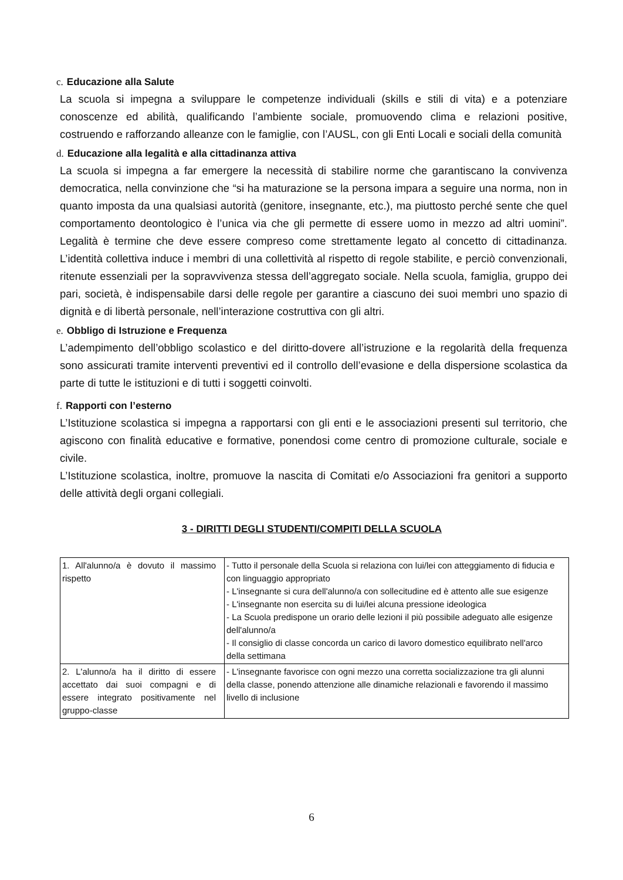c. Educazione alla Salute
La scuola si impegna a sviluppare le competenze individuali (skills e stili di vita) e a potenziare conoscenze ed abilità, qualificando l’ambiente sociale, promuovendo clima e relazioni positive, costruendo e rafforzando alleanze con le famiglie, con l’AUSL, con gli Enti Locali e sociali della comunità
d. Educazione alla legalità e alla cittadinanza attiva
La scuola si impegna a far emergere la necessità di stabilire norme che garantiscano la convivenza democratica, nella convinzione che “si ha maturazione se la persona impara a seguire una norma, non in quanto imposta da una qualsiasi autorità (genitore, insegnante, etc.), ma piuttosto perché sente che quel comportamento deontologico è l’unica via che gli permette di essere uomo in mezzo ad altri uomini”. Legalità è termine che deve essere compreso come strettamente legato al concetto di cittadinanza. L’identità collettiva induce i membri di una collettività al rispetto di regole stabilite, e perciò convenzionali, ritenute essenziali per la sopravvivenza stessa dell’aggregato sociale. Nella scuola, famiglia, gruppo dei pari, società, è indispensabile darsi delle regole per garantire a ciascuno dei suoi membri uno spazio di dignità e di libertà personale, nell’interazione costruttiva con gli altri.
e. Obbligo di Istruzione e Frequenza
L’adempimento dell’obbligo scolastico e del diritto-dovere all’istruzione e la regolarità della frequenza sono assicurati tramite interventi preventivi ed il controllo dell’evasione e della dispersione scolastica da parte di tutte le istituzioni e di tutti i soggetti coinvolti.
f. Rapporti con l’esterno
L’Istituzione scolastica si impegna a rapportarsi con gli enti e le associazioni presenti sul territorio, che agiscono con finalità educative e formative, ponendosi come centro di promozione culturale, sociale e civile.
L’Istituzione scolastica, inoltre, promuove la nascita di Comitati e/o Associazioni fra genitori a supporto delle attività degli organi collegiali.
3 - DIRITTI DEGLI STUDENTI/COMPITI DELLA SCUOLA
| 1. All'alunno/a è dovuto il massimo rispetto | - Tutto il personale della Scuola si relaziona con lui/lei con atteggiamento di fiducia e con linguaggio appropriato - L'insegnante si cura dell'alunno/a con sollecitudine ed è attento alle sue esigenze - L'insegnante non esercita su di lui/lei alcuna pressione ideologica - La Scuola predispone un orario delle lezioni il più possibile adeguato alle esigenze dell'alunno/a - Il consiglio di classe concorda un carico di lavoro domestico equilibrato nell'arco della settimana |
| 2. L'alunno/a ha il diritto di essere accettato dai suoi compagni e di essere integrato positivamente nel gruppo-classe | - L'insegnante favorisce con ogni mezzo una corretta socializzazione tra gli alunni della classe, ponendo attenzione alle dinamiche relazionali e favorendo il massimo livello di inclusione |
6